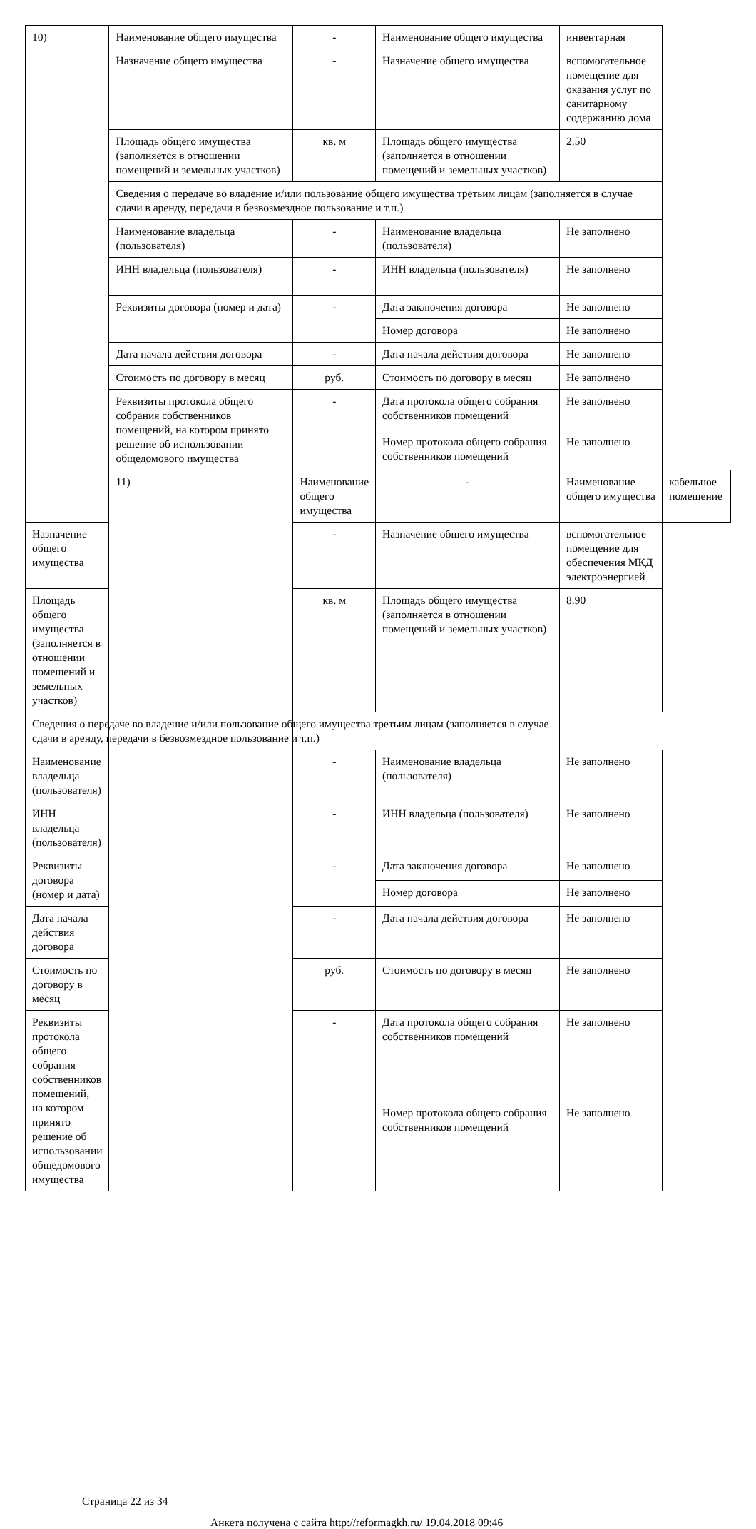| 10) | Наименование общего имущества | - | Наименование общего имущества | инвентарная | |
| | Назначение общего имущества | - | Назначение общего имущества | вспомогательное помещение для оказания услуг по санитарному содержанию дома | |
| | Площадь общего имущества (заполняется в отношении помещений и земельных участков) | кв. м | Площадь общего имущества (заполняется в отношении помещений и земельных участков) | 2.50 | |
| | Сведения о передаче во владение и/или пользование общего имущества третьим лицам (заполняется в случае сдачи в аренду, передачи в безвозмездное пользование и т.п.) | | | | |
| | Наименование владельца (пользователя) | - | Наименование владельца (пользователя) | Не заполнено | |
| | ИНН владельца (пользователя) | - | ИНН владельца (пользователя) | Не заполнено | |
| | Реквизиты договора (номер и дата) | - | Дата заключения договора | Не заполнено | |
| | | | Номер договора | Не заполнено | |
| | Дата начала действия договора | - | Дата начала действия договора | Не заполнено | |
| | Стоимость по договору в месяц | руб. | Стоимость по договору в месяц | Не заполнено | |
| | Реквизиты протокола общего собрания собственников помещений, на котором принято решение об использовании общедомового имущества | - | Дата протокола общего собрания собственников помещений | Не заполнено | |
| | | | Номер протокола общего собрания собственников помещений | Не заполнено | |
| | 11) | Наименование общего имущества | - | Наименование общего имущества | кабельное помещение |
| Назначение общего имущества | | - | Назначение общего имущества | вспомогательное помещение для обеспечения МКД электроэнергией | |
| Площадь общего имущества (заполняется в отношении помещений и земельных участков) | | кв. м | Площадь общего имущества (заполняется в отношении помещений и земельных участков) | 8.90 | |
| Сведения о передаче во владение и/или пользование общего имущества третьим лицам (заполняется в случае сдачи в аренду, передачи в безвозмездное пользование и т.п.) | | | | | |
| Наименование владельца (пользователя) | | - | Наименование владельца (пользователя) | Не заполнено | |
| ИНН владельца (пользователя) | | - | ИНН владельца (пользователя) | Не заполнено | |
| Реквизиты договора (номер и дата) | | - | Дата заключения договора | Не заполнено | |
| | | | Номер договора | Не заполнено | |
| Дата начала действия договора | | - | Дата начала действия договора | Не заполнено | |
| Стоимость по договору в месяц | | руб. | Стоимость по договору в месяц | Не заполнено | |
| Реквизиты протокола общего собрания собственников помещений, на котором принято решение об использовании общедомового имущества | | - | Дата протокола общего собрания собственников помещений | Не заполнено | |
| | | | Номер протокола общего собрания собственников помещений | Не заполнено | |
Страница 22 из 34
Анкета получена с сайта http://reformagkh.ru/ 19.04.2018 09:46